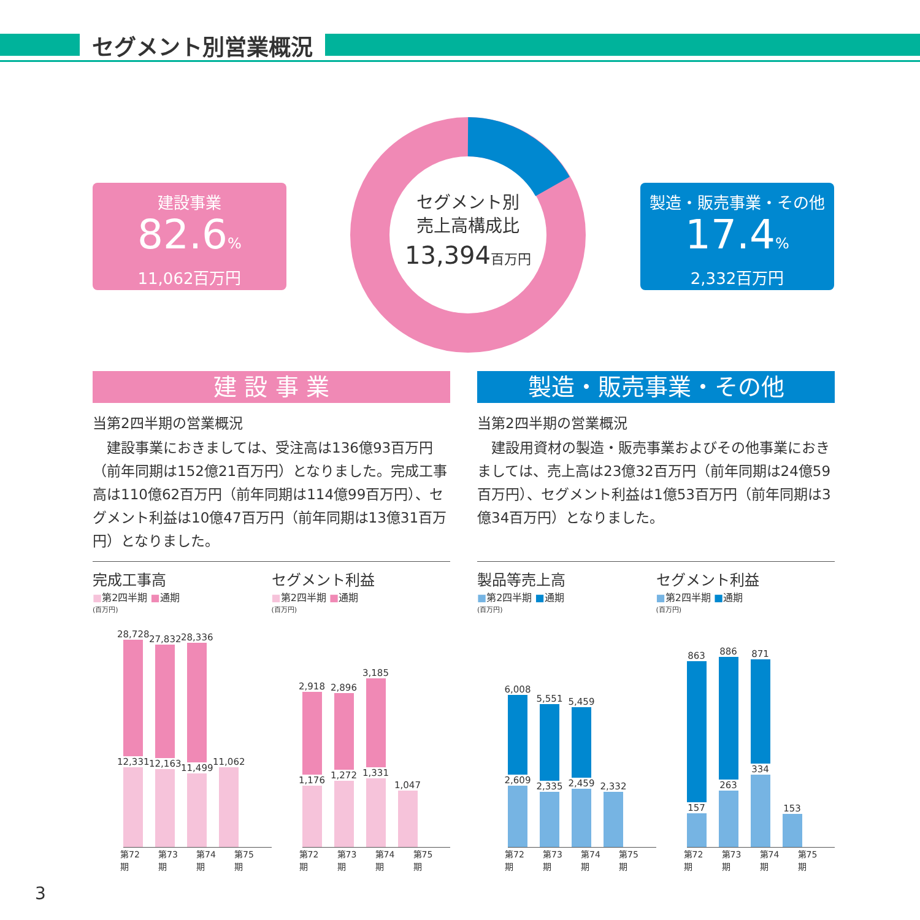セグメント別営業概況
セグメント別
売上高構成比
13,394百万円
建設事業
82.6%
11,062百万円
製造・販売事業・その他
17.4%
2,332百万円
建 設 事 業
当第2四半期の営業概況
建設事業におきましては、受注高は136億93百万円（前年同期は152億21百万円）となりました。完成工事高は110億62百万円（前年同期は114億99百万円）、セグメント利益は10億47百万円（前年同期は13億31百万円）となりました。
製造・販売事業・その他
当第2四半期の営業概況
建設用資材の製造・販売事業およびその他事業におきましては、売上高は23億32百万円（前年同期は24億59百万円）、セグメント利益は1億53百万円（前年同期は3億34百万円）となりました。
完成工事高
■第2四半期 ■通期
(百万円)
28,728
12,331
27,832
12,163
28,336
11,499
11,062
第72期 第73期 第74期 第75期
セグメント利益
■第2四半期 ■通期
(百万円)
2,918
1,176
2,896
1,272
3,185
1,331
1,047
第72期 第73期 第74期 第75期
製品等売上高
■第2四半期 ■通期
(百万円)
6,008
2,609
5,551
2,335
5,459
2,459
2,332
第72期 第73期 第74期 第75期
セグメント利益
■第2四半期 ■通期
(百万円)
863
157
886
263
871
334
153
第72期 第73期 第74期 第75期
3